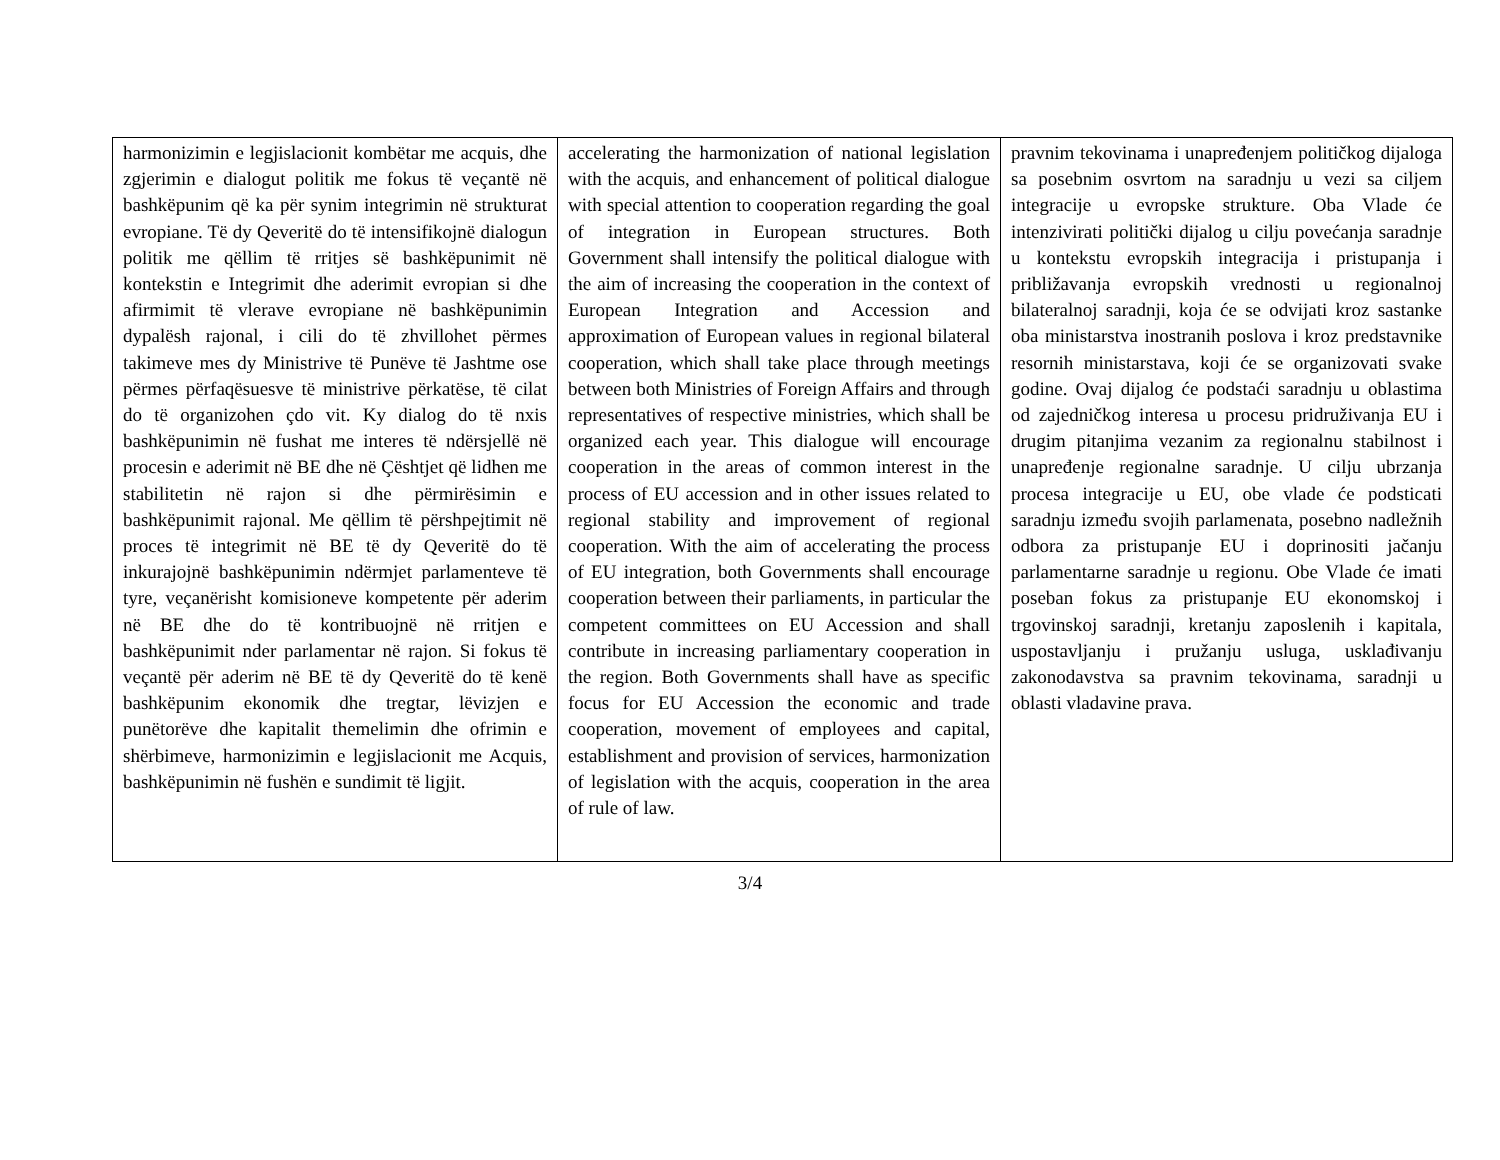| harmonizimin e legjislacionit kombëtar me acquis, dhe zgjerimin e dialogut politik me fokus të veçantë në bashkëpunim që ka për synim integrimin në strukturat evropiane. Të dy Qeveritë do të intensifikojnë dialogun politik me qëllim të rritjes së bashkëpunimit në kontekstin e Integrimit dhe aderimit evropian si dhe afirmimit të vlerave evropiane në bashkëpunimin dypalësh rajonal, i cili do të zhvillohet përmes takimeve mes dy Ministrive të Punëve të Jashtme ose përmes përfaqësuesve të ministrive përkatëse, të cilat do të organizohen çdo vit. Ky dialog do të nxis bashkëpunimin në fushat me interes të ndërsjellë në procesin e aderimit në BE dhe në Çështjet që lidhen me stabilitetin në rajon si dhe përmirësimin e bashkëpunimit rajonal. Me qëllim të përshpejtimit në proces të integrimit në BE të dy Qeveritë do të inkurajojnë bashkëpunimin ndërmjet parlamenteve të tyre, veçanërisht komisioneve kompetente për aderim në BE dhe do të kontribuojnë në rritjen e bashkëpunimit nder parlamentar në rajon. Si fokus të veçantë për aderim në BE të dy Qeveritë do të kenë bashkëpunim ekonomik dhe tregtar, lëvizjen e punëtorëve dhe kapitalit themelimin dhe ofrimin e shërbimeve, harmonizimin e legjislacionit me Acquis, bashkëpunimin në fushën e sundimit të ligjit. | accelerating the harmonization of national legislation with the acquis, and enhancement of political dialogue with special attention to cooperation regarding the goal of integration in European structures. Both Government shall intensify the political dialogue with the aim of increasing the cooperation in the context of European Integration and Accession and approximation of European values in regional bilateral cooperation, which shall take place through meetings between both Ministries of Foreign Affairs and through representatives of respective ministries, which shall be organized each year. This dialogue will encourage cooperation in the areas of common interest in the process of EU accession and in other issues related to regional stability and improvement of regional cooperation. With the aim of accelerating the process of EU integration, both Governments shall encourage cooperation between their parliaments, in particular the competent committees on EU Accession and shall contribute in increasing parliamentary cooperation in the region. Both Governments shall have as specific focus for EU Accession the economic and trade cooperation, movement of employees and capital, establishment and provision of services, harmonization of legislation with the acquis, cooperation in the area of rule of law. | pravnim tekovinama i unapređenjem političkog dijaloga sa posebnim osvrtom na saradnju u vezi sa ciljem integracije u evropske strukture. Oba Vlade će intenzivirati politički dijalog u cilju povećanja saradnje u kontekstu evropskih integracija i pristupanja i približavanja evropskih vrednosti u regionalnoj bilateralnoj saradnji, koja će se odvijati kroz sastanke oba ministarstva inostranih poslova i kroz predstavnike resornih ministarstava, koji će se organizovati svake godine. Ovaj dijalog će podstaći saradnju u oblastima od zajedničkog interesa u procesu pridruživanja EU i drugim pitanjima vezanim za regionalnu stabilnost i unapređenje regionalne saradnje. U cilju ubrzanja procesa integracije u EU, obe vlade će podsticati saradnju između svojih parlamenata, posebno nadležnih odbora za pristupanje EU i doprinositi jačanju parlamentarne saradnje u regionu. Obe Vlade će imati poseban fokus za pristupanje EU ekonomskoj i trgovinskoj saradnji, kretanju zaposlenih i kapitala, uspostavljanju i pružanju usluga, usklađivanju zakonodavstva sa pravnim tekovinama, saradnji u oblasti vladavine prava. |
3/4